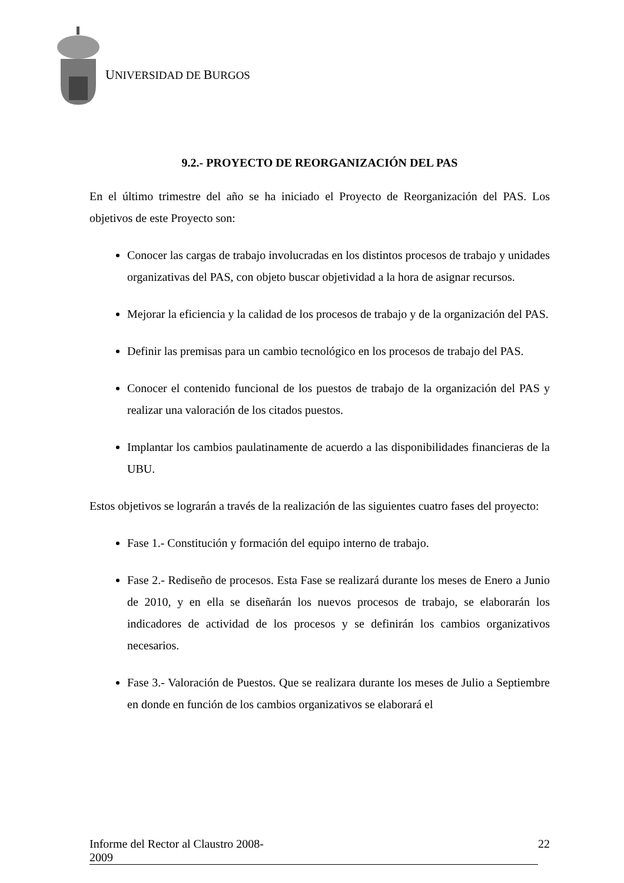UNIVERSIDAD DE BURGOS
9.2.- PROYECTO DE REORGANIZACIÓN DEL PAS
En el último trimestre del año se ha iniciado el Proyecto de Reorganización del PAS. Los objetivos de este Proyecto son:
Conocer las cargas de trabajo involucradas en los distintos procesos de trabajo y unidades organizativas del PAS, con objeto buscar objetividad a la hora de asignar recursos.
Mejorar la eficiencia y la calidad de los procesos de trabajo y de la organización del PAS.
Definir las premisas para un cambio tecnológico en los procesos de trabajo del PAS.
Conocer el contenido funcional de los puestos de trabajo de la organización del PAS y realizar una valoración de los citados puestos.
Implantar los cambios paulatinamente de acuerdo a las disponibilidades financieras de la UBU.
Estos objetivos se lograrán a través de la realización de las siguientes cuatro fases del proyecto:
Fase 1.- Constitución y formación del equipo interno de trabajo.
Fase 2.- Rediseño de procesos. Esta Fase se realizará durante los meses de Enero a Junio de 2010, y en ella se diseñarán los nuevos procesos de trabajo, se elaborarán los indicadores de actividad de los procesos y se definirán los cambios organizativos necesarios.
Fase 3.- Valoración de Puestos. Que se realizara durante los meses de Julio a Septiembre en donde en función de los cambios organizativos se elaborará el
Informe del Rector al Claustro 2008-2009 22